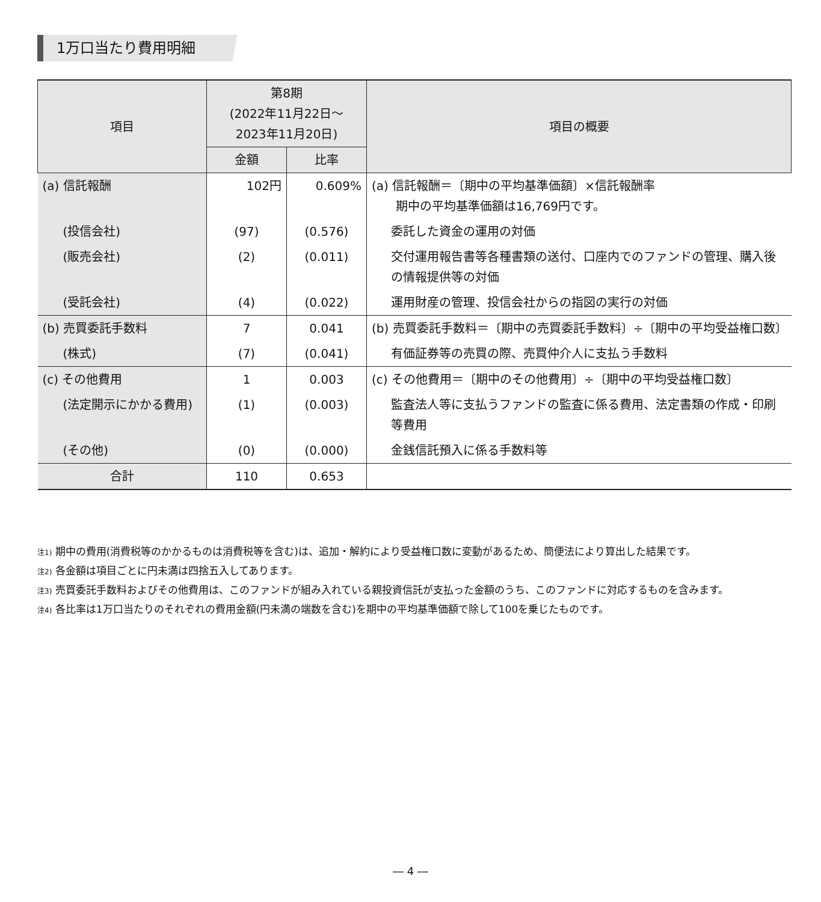1万口当たり費用明細
| 項目 | 第8期 (2022年11月22日～ 2023年11月20日) | | 項目の概要 |
| --- | --- | --- | --- |
| | 金額 | 比率 | |
| (a) 信託報酬 | 102円 | 0.609% | (a) 信託報酬＝〔期中の平均基準価額〕×信託報酬率 期中の平均基準価額は16,769円です。 |
| (投信会社) | (97) | (0.576) | 委託した資金の運用の対価 |
| (販売会社) | (2) | (0.011) | 交付運用報告書等各種書類の送付、口座内でのファンドの管理、購入後の情報提供等の対価 |
| (受託会社) | (4) | (0.022) | 運用財産の管理、投信会社からの指図の実行の対価 |
| (b) 売買委託手数料 | 7 | 0.041 | (b) 売買委託手数料＝〔期中の売買委託手数料〕÷〔期中の平均受益権口数〕 |
| (株式) | (7) | (0.041) | 有価証券等の売買の際、売買仲介人に支払う手数料 |
| (c) その他費用 | 1 | 0.003 | (c) その他費用＝〔期中のその他費用〕÷〔期中の平均受益権口数〕 |
| (法定開示にかかる費用) | (1) | (0.003) | 監査法人等に支払うファンドの監査に係る費用、法定書類の作成・印刷等費用 |
| (その他) | (0) | (0.000) | 金銭信託預入に係る手数料等 |
| 合計 | 110 | 0.653 | |
注1) 期中の費用(消費税等のかかるものは消費税等を含む)は、追加・解約により受益権口数に変動があるため、簡便法により算出した結果です。
注2) 各金額は項目ごとに円未満は四捨五入してあります。
注3) 売買委託手数料およびその他費用は、このファンドが組み入れている親投資信託が支払った金額のうち、このファンドに対応するものを含みます。
注4) 各比率は1万口当たりのそれぞれの費用金額(円未満の端数を含む)を期中の平均基準価額で除して100を乗じたものです。
― 4 ―